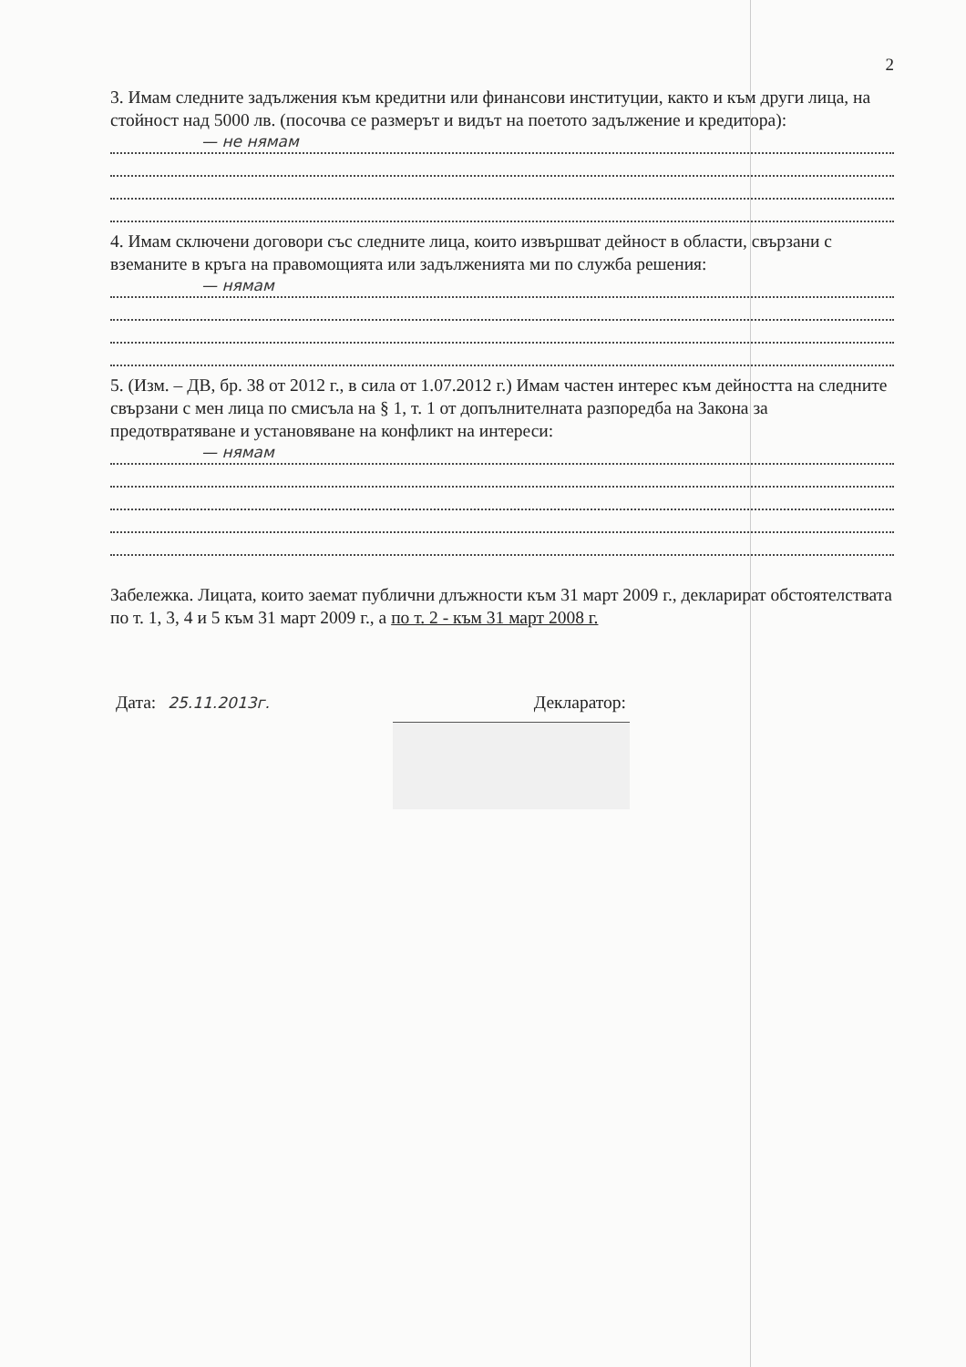2
3. Имам следните задължения към кредитни или финансови институции, както и към други лица, на стойност над 5000 лв. (посочва се размерът и видът на поетото задължение и кредитора):
— не нямам
4. Имам сключени договори със следните лица, които извършват дейност в области, свързани с вземаните в кръга на правомощията или задълженията ми по служба решения:
— нямам
5. (Изм. – ДВ, бр. 38 от 2012 г., в сила от 1.07.2012 г.) Имам частен интерес към дейността на следните свързани с мен лица по смисъла на § 1, т. 1 от допълнителната разпоредба на Закона за предотвратяване и установяване на конфликт на интереси:
— нямам
Забележка. Лицата, които заемат публични длъжности към 31 март 2009 г., декларират обстоятелствата по т. 1, 3, 4 и 5 към 31 март 2009 г., а по т. 2 - към 31 март 2008 г.
Дата: 25.11.2013г. Декларатор: